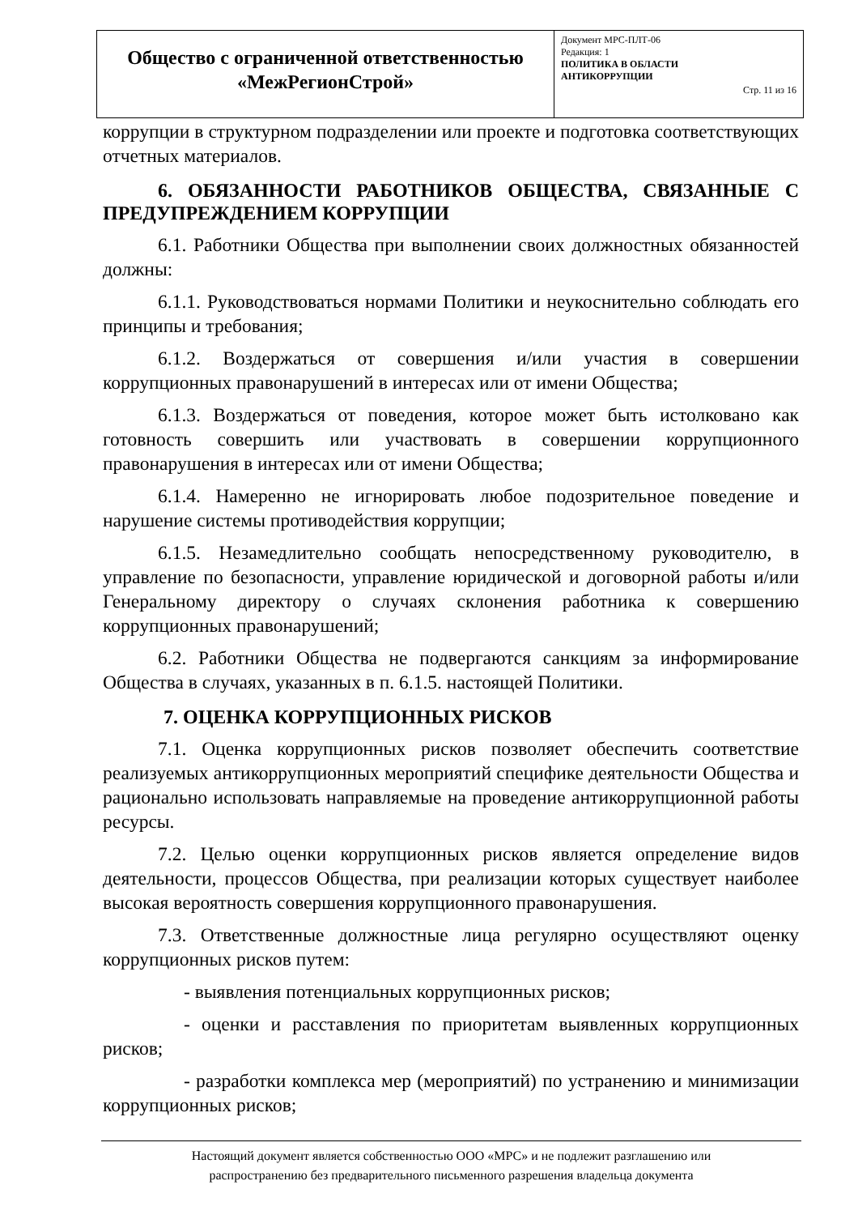| Общество с ограниченной ответственностью «МежРегионСтрой» | Документ МРС-ПЛТ-06 Редакция: 1 ПОЛИТИКА В ОБЛАСТИ АНТИКОРРУПЦИИ Стр. 11 из 16 |
коррупции в структурном подразделении или проекте и подготовка соответствующих отчетных материалов.
6. ОБЯЗАННОСТИ РАБОТНИКОВ ОБЩЕСТВА, СВЯЗАННЫЕ С ПРЕДУПРЕЖДЕНИЕМ КОРРУПЦИИ
6.1. Работники Общества при выполнении своих должностных обязанностей должны:
6.1.1. Руководствоваться нормами Политики и неукоснительно соблюдать его принципы и требования;
6.1.2. Воздержаться от совершения и/или участия в совершении коррупционных правонарушений в интересах или от имени Общества;
6.1.3. Воздержаться от поведения, которое может быть истолковано как готовность совершить или участвовать в совершении коррупционного правонарушения в интересах или от имени Общества;
6.1.4. Намеренно не игнорировать любое подозрительное поведение и нарушение системы противодействия коррупции;
6.1.5. Незамедлительно сообщать непосредственному руководителю, в управление по безопасности, управление юридической и договорной работы и/или Генеральному директору о случаях склонения работника к совершению коррупционных правонарушений;
6.2. Работники Общества не подвергаются санкциям за информирование Общества в случаях, указанных в п. 6.1.5. настоящей Политики.
7. ОЦЕНКА КОРРУПЦИОННЫХ РИСКОВ
7.1. Оценка коррупционных рисков позволяет обеспечить соответствие реализуемых антикоррупционных мероприятий специфике деятельности Общества и рационально использовать направляемые на проведение антикоррупционной работы ресурсы.
7.2. Целью оценки коррупционных рисков является определение видов деятельности, процессов Общества, при реализации которых существует наиболее высокая вероятность совершения коррупционного правонарушения.
7.3. Ответственные должностные лица регулярно осуществляют оценку коррупционных рисков путем:
- выявления потенциальных коррупционных рисков;
- оценки и расставления по приоритетам выявленных коррупционных рисков;
- разработки комплекса мер (мероприятий) по устранению и минимизации коррупционных рисков;
Настоящий документ является собственностью ООО «МРС» и не подлежит разглашению или
распространению без предварительного письменного разрешения владельца документа